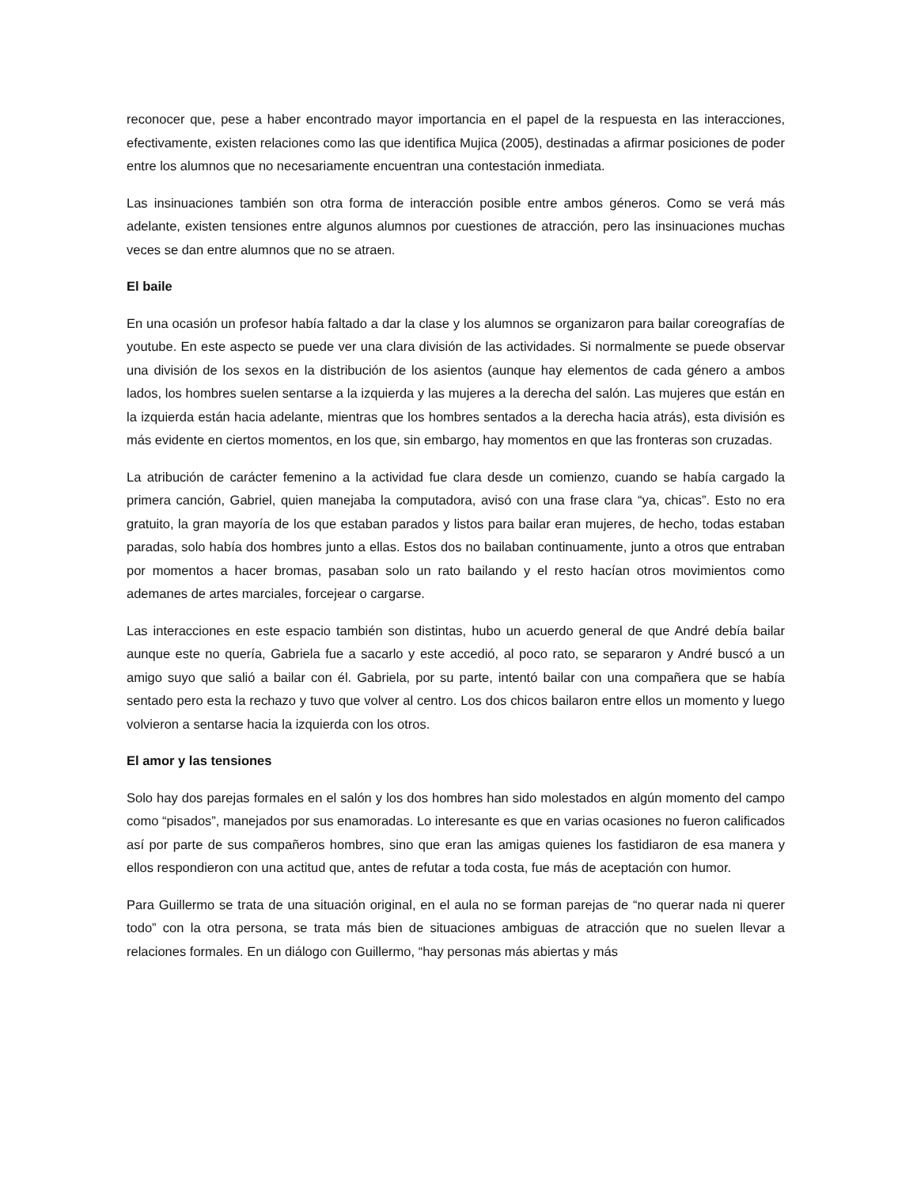reconocer que, pese a haber encontrado mayor importancia en el papel de la respuesta en las interacciones, efectivamente, existen relaciones como las que identifica Mujica (2005), destinadas a afirmar posiciones de poder entre los alumnos que no necesariamente encuentran una contestación inmediata.
Las insinuaciones también son otra forma de interacción posible entre ambos géneros. Como se verá más adelante, existen tensiones entre algunos alumnos por cuestiones de atracción, pero las insinuaciones muchas veces se dan entre alumnos que no se atraen.
El baile
En una ocasión un profesor había faltado a dar la clase y los alumnos se organizaron para bailar coreografías de youtube. En este aspecto se puede ver una clara división de las actividades. Si normalmente se puede observar una división de los sexos en la distribución de los asientos (aunque hay elementos de cada género a ambos lados, los hombres suelen sentarse a la izquierda y las mujeres a la derecha del salón. Las mujeres que están en la izquierda están hacia adelante, mientras que los hombres sentados a la derecha hacia atrás), esta división es más evidente en ciertos momentos, en los que, sin embargo, hay momentos en que las fronteras son cruzadas.
La atribución de carácter femenino a la actividad fue clara desde un comienzo, cuando se había cargado la primera canción, Gabriel, quien manejaba la computadora, avisó con una frase clara “ya, chicas”. Esto no era gratuito, la gran mayoría de los que estaban parados y listos para bailar eran mujeres, de hecho, todas estaban paradas, solo había dos hombres junto a ellas. Estos dos no bailaban continuamente, junto a otros que entraban por momentos a hacer bromas, pasaban solo un rato bailando y el resto hacían otros movimientos como ademanes de artes marciales, forcejear o cargarse.
Las interacciones en este espacio también son distintas, hubo un acuerdo general de que André debía bailar aunque este no quería, Gabriela fue a sacarlo y este accedió, al poco rato, se separaron y André buscó a un amigo suyo que salió a bailar con él. Gabriela, por su parte, intentó bailar con una compañera que se había sentado pero esta la rechazo y tuvo que volver al centro. Los dos chicos bailaron entre ellos un momento y luego volvieron a sentarse hacia la izquierda con los otros.
El amor y las tensiones
Solo hay dos parejas formales en el salón y los dos hombres han sido molestados en algún momento del campo como “pisados”, manejados por sus enamoradas. Lo interesante es que en varias ocasiones no fueron calificados así por parte de sus compañeros hombres, sino que eran las amigas quienes los fastidiaron de esa manera y ellos respondieron con una actitud que, antes de refutar a toda costa, fue más de aceptación con humor.
Para Guillermo se trata de una situación original, en el aula no se forman parejas de “no querar nada ni querer todo” con la otra persona, se trata más bien de situaciones ambiguas de atracción que no suelen llevar a relaciones formales. En un diálogo con Guillermo, “hay personas más abiertas y más